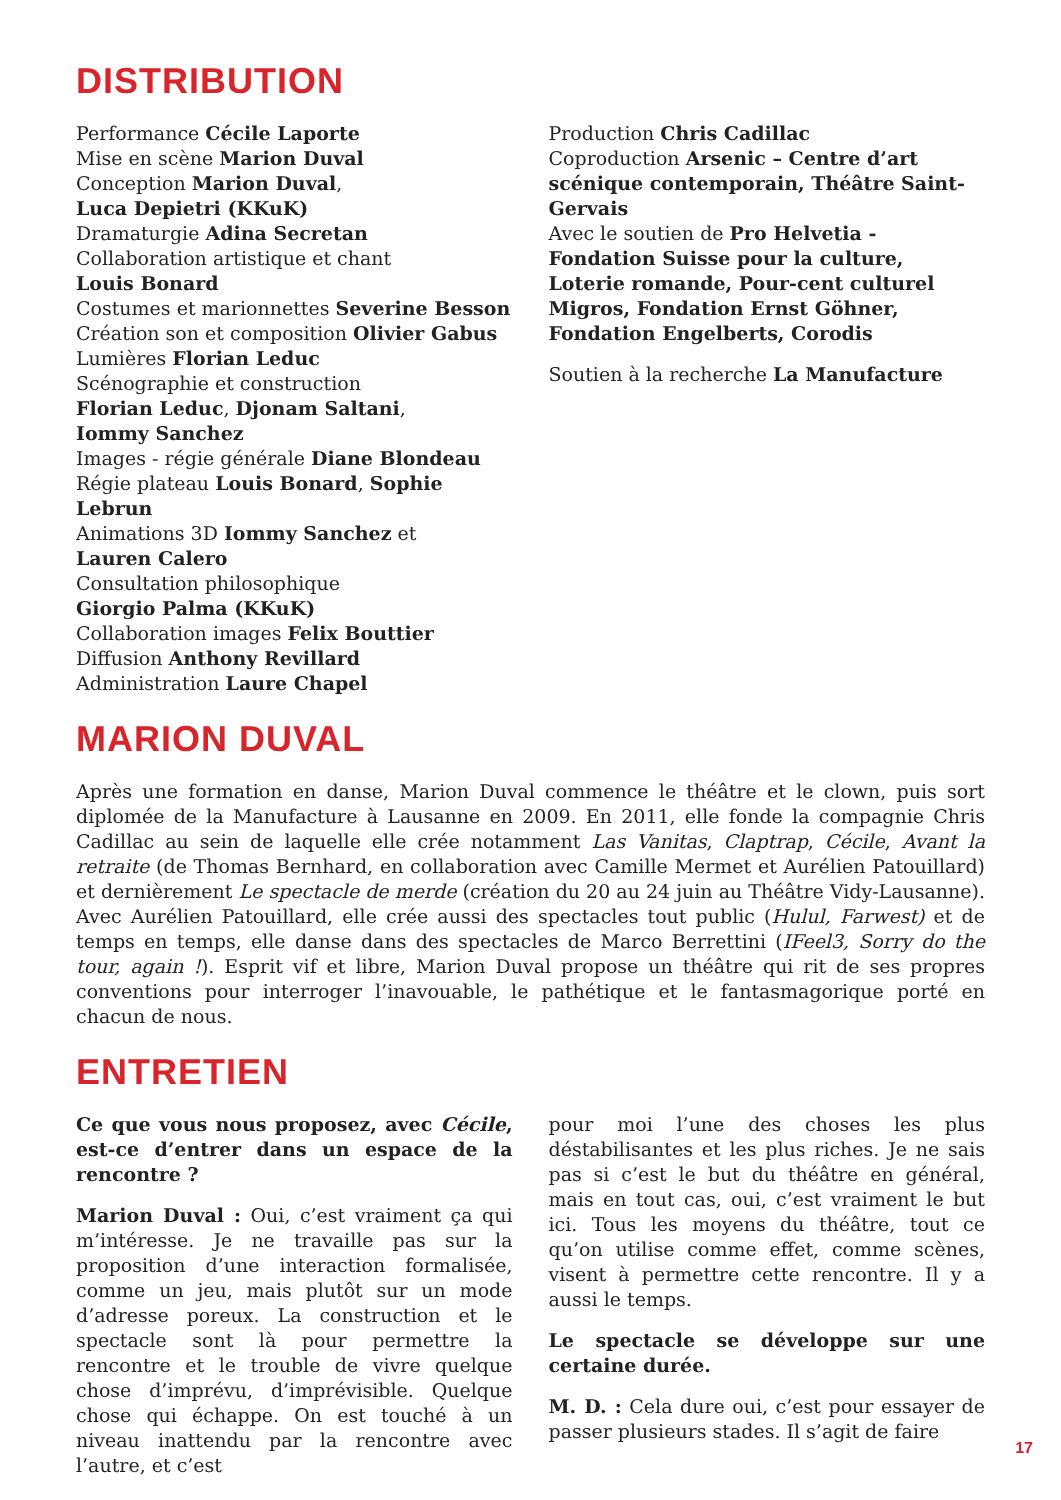DISTRIBUTION
Performance Cécile Laporte
Mise en scène Marion Duval
Conception Marion Duval,
Luca Depietri (KKuK)
Dramaturgie Adina Secretan
Collaboration artistique et chant
Louis Bonard
Costumes et marionnettes Severine Besson
Création son et composition Olivier Gabus
Lumières Florian Leduc
Scénographie et construction
Florian Leduc, Djonam Saltani,
Iommy Sanchez
Images - régie générale Diane Blondeau
Régie plateau Louis Bonard, Sophie Lebrun
Animations 3D Iommy Sanchez et
Lauren Calero
Consultation philosophique
Giorgio Palma (KKuK)
Collaboration images Felix Bouttier
Diffusion Anthony Revillard
Administration Laure Chapel
Production Chris Cadillac
Coproduction Arsenic – Centre d’art scénique contemporain, Théâtre Saint-Gervais
Avec le soutien de Pro Helvetia - Fondation Suisse pour la culture, Loterie romande, Pour-cent culturel Migros, Fondation Ernst Göhner, Fondation Engelberts, Corodis
Soutien à la recherche La Manufacture
MARION DUVAL
Après une formation en danse, Marion Duval commence le théâtre et le clown, puis sort diplomée de la Manufacture à Lausanne en 2009. En 2011, elle fonde la compagnie Chris Cadillac au sein de laquelle elle crée notamment Las Vanitas, Claptrap, Cécile, Avant la retraite (de Thomas Bernhard, en collaboration avec Camille Mermet et Aurélien Patouillard) et dernièrement Le spectacle de merde (création du 20 au 24 juin au Théâtre Vidy-Lausanne). Avec Aurélien Patouillard, elle crée aussi des spectacles tout public (Hulul, Farwest) et de temps en temps, elle danse dans des spectacles de Marco Berrettini (IFeel3, Sorry do the tour, again !). Esprit vif et libre, Marion Duval propose un théâtre qui rit de ses propres conventions pour interroger l’inavouable, le pathétique et le fantasmagorique porté en chacun de nous.
ENTRETIEN
Ce que vous nous proposez, avec Cécile, est-ce d’entrer dans un espace de la rencontre ?
Marion Duval : Oui, c’est vraiment ça qui m’intéresse. Je ne travaille pas sur la proposition d’une interaction formalisée, comme un jeu, mais plutôt sur un mode d’adresse poreux. La construction et le spectacle sont là pour permettre la rencontre et le trouble de vivre quelque chose d’imprévu, d’imprévisible. Quelque chose qui échappe. On est touché à un niveau inattendu par la rencontre avec l’autre, et c’est
pour moi l’une des choses les plus déstabilisantes et les plus riches. Je ne sais pas si c’est le but du théâtre en général, mais en tout cas, oui, c’est vraiment le but ici. Tous les moyens du théâtre, tout ce qu’on utilise comme effet, comme scènes, visent à permettre cette rencontre. Il y a aussi le temps.
Le spectacle se développe sur une certaine durée.
M. D. : Cela dure oui, c’est pour essayer de passer plusieurs stades. Il s’agit de faire
17